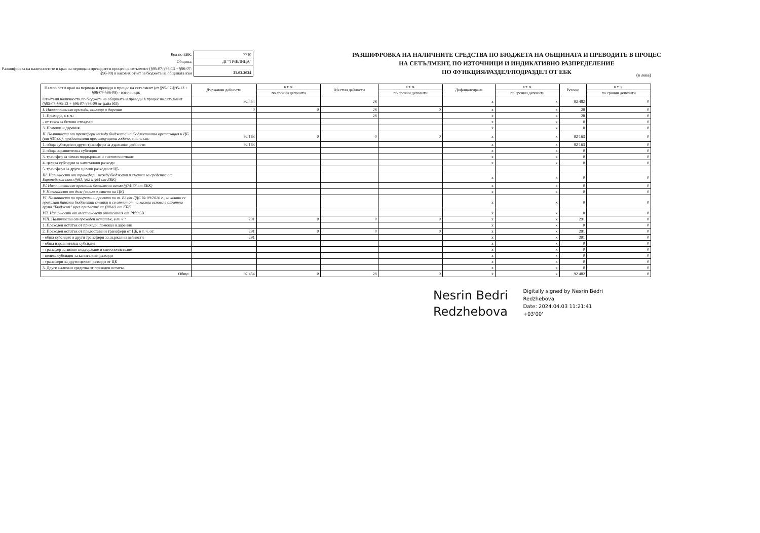| Код по ЕБК: | 7710 |
| Община: | ДГ "ПЧЕЛИЦА" |
| Разшифровка на наличностите в края на периода и преводите в процес на сетълмент (§95-07-§95-13 + §96-07-§96-09) в касовия отчет за бюджета на общината към | 31.03.2024 |
РАЗШИФРОВКА НА НАЛИЧНИТЕ СРЕДСТВА ПО БЮДЖЕТА НА ОБЩИНАТА И ПРЕВОДИТЕ В ПРОЦЕС
НА СЕТЪЛМЕНТ, ПО ИЗТОЧНИЦИ И ИНДИКАТИВНО РАЗПРЕДЕЛЕНИЕ
ПО ФУНКЦИЯ/РАЗДЕЛ/ПОДРАЗДЕЛ ОТ ЕБК
(в лева)
| Наличност в края на периода и преводи в процес на сетълмент (от §95-07-§95-13 + §96-07-§96-09) - източници: | Държавни дейности | в т. ч. | Местни дейности | в т. ч. | Дофинансиране | в т. ч. | Всичко | в т. ч. |
| --- | --- | --- | --- | --- | --- | --- | --- | --- |
| | | по срочни депозити | | по срочни депозити | | по срочни депозити | | по срочни депозити |
| Отчетени наличности по бюджета на общината и преводи в процес на сетълмент (§95-07-§95-13 + §96-07-§96-09 от файл B3): | 92 454 | | 28 | | x | x | 92 482 | 0 |
| I. Наличности от приходи, помощи и дарения | 0 | 0 | 28 | 0 | x | x | 28 | 0 |
| 1. Приходи, в т. ч.: | | | 28 | | x | x | 28 | 0 |
| - от такса за битови отпадъци | | | | | x | x | 0 | 0 |
| 3. Помощи и дарения | | | | | x | x | 0 | 0 |
| II. Наличности от трансфери между бюджета на бюджетната организация и ЦБ (от §31-00), предоставени през текущата година, в т. ч. от: | 92 163 | 0 | 0 | 0 | x | x | 92 163 | 0 |
| 1. обща субсидия и други трансфери за държавни дейности | 92 163 | | | | x | x | 92 163 | 0 |
| 2. обща изравнителна субсидия | | | | | x | x | 0 | 0 |
| 3. трансфер за зимно поддържане и снегопочистване | | | | | x | x | 0 | 0 |
| 4. целева субсидия за капиталови разходи | | | | | x | x | 0 | 0 |
| 5. трансфери за други целеви разходи от ЦБ | | | | | | | | |
| III. Наличности от трансфери между бюджети и сметки за средства от Европейския съюз (§61, §62 и §64 от ЕБК) | | | | | x | x | 0 | 0 |
| IV. Наличности от временни безлихвени заеми (§74-78 от ЕБК) | | | | | x | x | 0 | 0 |
| V. Наличности от дълг (заеми и емисии на ЦК) | | | | | x | x | 0 | 0 |
| VI. Наличности по програми и проекти по т. 82 от ДДС № 09/2020 г., за които се прилагат банкови бюджетни сметки и се отчитат на касова основа в отчетна група "Бюджет" чрез прилагане на §88-03 от ЕБК | | | | | x | x | 0 | 0 |
| VII. Наличности от възстановени отчисления от РИОСВ | | | | | x | x | 0 | 0 |
| VIII. Наличности от преходен остатък, в т. ч.: | 291 | 0 | 0 | 0 | x | x | 291 | 0 |
| 1. Преходен остатък от приходи, помощи и дарения | | | | | x | x | 0 | 0 |
| 2. Преходен остатък от предоставени трансфери от ЦБ, в т. ч. от: | 291 | 0 | 0 | 0 | x | x | 291 | 0 |
| - обща субсидия и други трансфери за държавни дейности | 291 | | | | x | x | 291 | 0 |
| - обща изравнителна субсидия | | | | | x | x | 0 | 0 |
| - трансфер за зимно поддържане и снегопочистване | | | | | x | x | 0 | 0 |
| - целева субсидия за капиталови разходи | | | | | x | x | 0 | 0 |
| - трансфери за други целеви разходи от ЦБ | | | | | x | x | 0 | 0 |
| 3. Други налични средства от преходен остатък | | | | | x | x | 0 | 0 |
| Общо: | 92 454 | 0 | 28 | 0 | x | x | 92 482 | 0 |
Nesrin Bedri
Redzhebova
Digitally signed by Nesrin Bedri
Redzhebova
Date: 2024.04.03 11:21:41
+03'00'